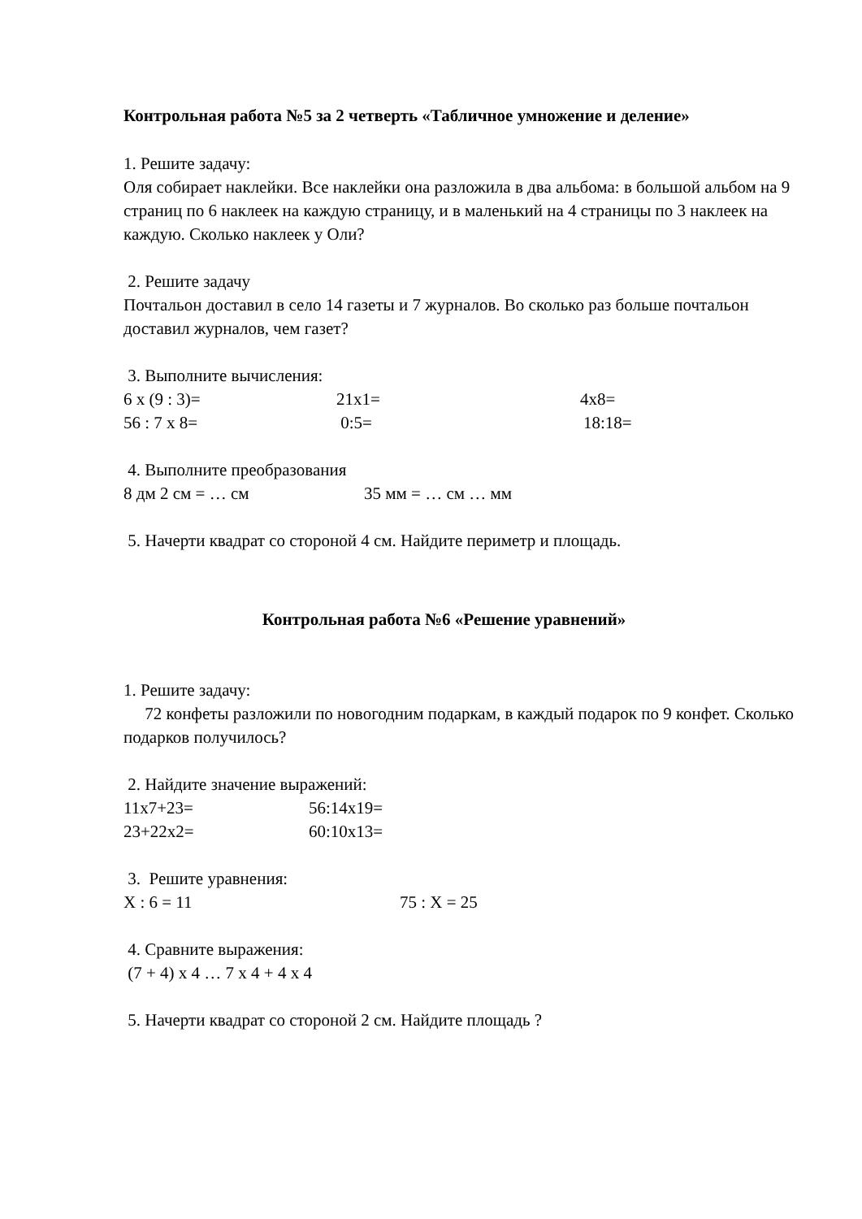Контрольная работа №5 за 2 четверть «Табличное умножение и деление»
1. Решите задачу:
Оля собирает наклейки. Все наклейки она разложила в два альбома: в большой альбом на 9 страниц по 6 наклеек на каждую страницу, и в маленький на 4 страницы по 3 наклеек на каждую. Сколько наклеек у Оли?
2. Решите задачу
Почтальон доставил в село 14 газеты и 7 журналов. Во сколько раз больше почтальон доставил журналов, чем газет?
3. Выполните вычисления:
6 х (9 : 3)= 21х1= 4х8=
56 : 7 х 8= 0:5= 18:18=
4. Выполните преобразования
8 дм 2 см = … см 35 мм = … см … мм
5. Начерти квадрат со стороной 4 см. Найдите периметр и площадь.
Контрольная работа №6 «Решение уравнений»
1. Решите задачу:
72 конфеты разложили по новогодним подаркам, в каждый подарок по 9 конфет. Сколько подарков получилось?
2. Найдите значение выражений:
11х7+23= 56:14х19=
23+22х2= 60:10х13=
3. Решите уравнения:
Х : 6 = 11 75 : Х = 25
4. Сравните выражения:
(7 + 4) х 4 … 7 х 4 + 4 х 4
5. Начерти квадрат со стороной 2 см. Найдите площадь ?